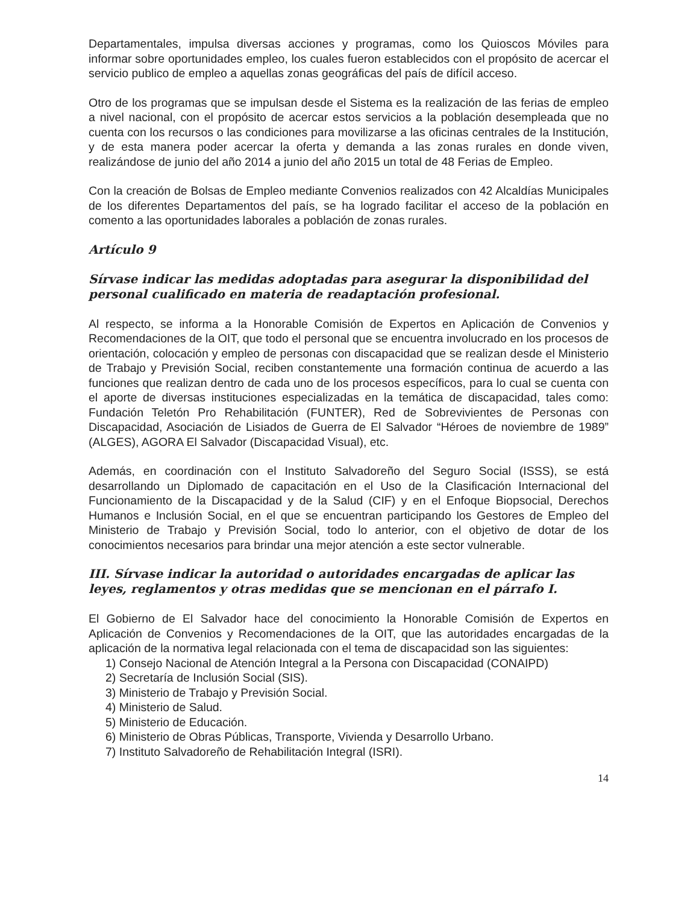Departamentales, impulsa diversas acciones y programas, como los Quioscos Móviles para informar sobre oportunidades empleo, los cuales fueron establecidos con el propósito de acercar el servicio publico de empleo a aquellas zonas geográficas del país de difícil acceso.
Otro de los programas que se impulsan desde el Sistema es la realización de las ferias de empleo a nivel nacional, con el propósito de acercar estos servicios a la población desempleada que no cuenta con los recursos o las condiciones para movilizarse a las oficinas centrales de la Institución, y de esta manera poder acercar la oferta y demanda a las zonas rurales en donde viven, realizándose de junio del año 2014 a junio del año 2015 un total de 48 Ferias de Empleo.
Con la creación de Bolsas de Empleo mediante Convenios realizados con 42 Alcaldías Municipales de los diferentes Departamentos del país, se ha logrado facilitar el acceso de la población en comento a las oportunidades laborales a población de zonas rurales.
Artículo 9
Sírvase indicar las medidas adoptadas para asegurar la disponibilidad del personal cualificado en materia de readaptación profesional.
Al respecto, se informa a la Honorable Comisión de Expertos en Aplicación de Convenios y Recomendaciones de la OIT, que todo el personal que se encuentra involucrado en los procesos de orientación, colocación y empleo de personas con discapacidad que se realizan desde el Ministerio de Trabajo y Previsión Social, reciben constantemente una formación continua de acuerdo a las funciones que realizan dentro de cada uno de los procesos específicos, para lo cual se cuenta con el aporte de diversas instituciones especializadas en la temática de discapacidad, tales como: Fundación Teletón Pro Rehabilitación (FUNTER), Red de Sobrevivientes de Personas con Discapacidad, Asociación de Lisiados de Guerra de El Salvador “Héroes de noviembre de 1989” (ALGES), AGORA El Salvador (Discapacidad Visual), etc.
Además, en coordinación con el Instituto Salvadoreño del Seguro Social (ISSS), se está desarrollando un Diplomado de capacitación en el Uso de la Clasificación Internacional del Funcionamiento de la Discapacidad y de la Salud (CIF) y en el Enfoque Biopsocial, Derechos Humanos e Inclusión Social, en el que se encuentran participando los Gestores de Empleo del Ministerio de Trabajo y Previsión Social, todo lo anterior, con el objetivo de dotar de los conocimientos necesarios para brindar una mejor atención a este sector vulnerable.
III. Sírvase indicar la autoridad o autoridades encargadas de aplicar las leyes, reglamentos y otras medidas que se mencionan en el párrafo I.
El Gobierno de El Salvador hace del conocimiento la Honorable Comisión de Expertos en Aplicación de Convenios y Recomendaciones de la OIT, que las autoridades encargadas de la aplicación de la normativa legal relacionada con el tema de discapacidad son las siguientes:
1) Consejo Nacional de Atención Integral a la Persona con Discapacidad (CONAIPD)
2) Secretaría de Inclusión Social (SIS).
3) Ministerio de Trabajo y Previsión Social.
4) Ministerio de Salud.
5) Ministerio de Educación.
6) Ministerio de Obras Públicas, Transporte, Vivienda y Desarrollo Urbano.
7) Instituto Salvadoreño de Rehabilitación Integral (ISRI).
14